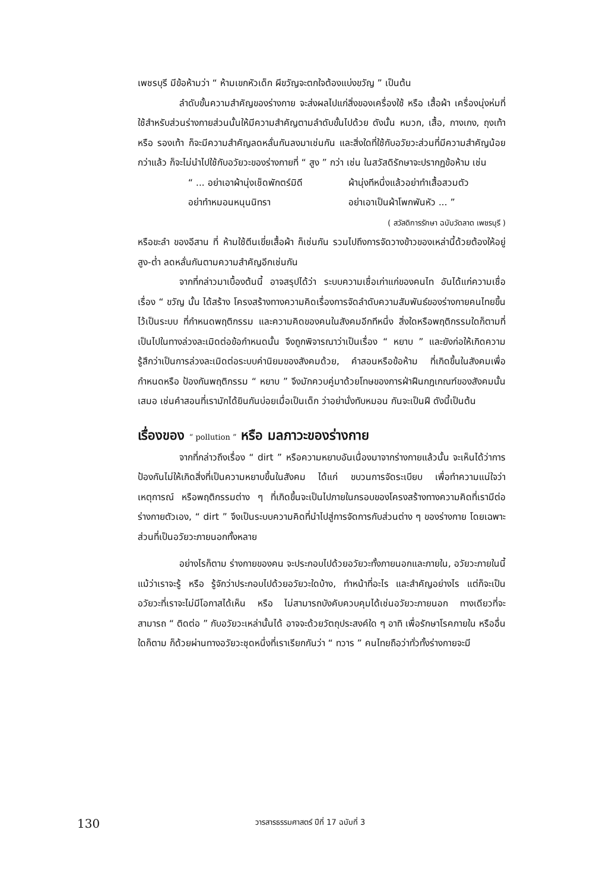เพชรบุรี มีข้อห้ามว่า “ ห้ามเขกหัวเด็ก ผีขวัญจะตกใจต้องแบ่งขวัญ ” เป็นต้น
ลำดับขั้นความสำคัญของร่างกาย จะส่งผลไปแก่สิ่งของเครื่องใช้ หรือ เสื้อผ้า เครื่องนุ่งห่มที่ใช้สำหรับส่วนร่างกายส่วนนั้นให้มีความสำคัญตามลำดับขั้นไปด้วย ดังนั้น หมวก, เสื้อ, กางเกง, ถุงเท้า หรือ รองเท้า ก็จะมีความสำคัญลดหลั่นกันลงมาเช่นกัน และสิ่งใดที่ใช้กับอวัยวะส่วนที่มีความสำคัญน้อยกว่าแล้ว ก็จะไม่นำไปใช้กับอวัยวะของร่างกายที่ “ สูง ” กว่า เช่น ในสวัสดิรักษาจะปรากฏข้อห้าม เช่น
“ ... อย่าเอาผ้านุ่งเช็ดพักตร์มิดี
ผ้านุ่งทีหนึ่งแล้วอย่าทำเสื้อสวมตัว
อย่าทำหมอนหนุนนิทรา
อย่าเอาเป็นผ้าโพกพันหัว ... ”
( สวัสดิการรักษา ฉบับวัดลาด เพชรบุรี )
หรือขะลำ ของอีสาน ที่ ห้ามใช้ตีนเขี่ยเสื้อผ้า ก็เช่นกัน รวมไปถึงการจัดวางข้าวของเหล่านี้ด้วยต้องให้อยู่สูง-ต่ำ ลดหลั่นกันตามความสำคัญอีกเช่นกัน
จากที่กล่าวมาเบื้องต้นนี้ อาจสรุปได้ว่า ระบบความเชื่อเก่าแก่ของคนไท อันได้แก่ความเชื่อเรื่อง “ ขวัญ นั้น ได้สร้าง โครงสร้างทางความคิดเรื่องการจัดลำดับความสัมพันธ์ของร่างกายคนไทยขึ้นไว้เป็นระบบ ที่กำหนดพฤติกรรม และความคิดของคนในสังคมอีกทีหนึ่ง สิ่งใดหรือพฤติกรรมใดก็ตามที่เป็นไปในทางล่วงละเมิดต่อข้อกำหนดนั้น จึงถูกพิจารณาว่าเป็นเรื่อง “ หยาบ ” และยังก่อให้เกิดความรู้สึกว่าเป็นการล่วงละเมิดต่อระบบค่านิยมของสังคมด้วย, คำสอนหรือข้อห้าม ที่เกิดขึ้นในสังคมเพื่อกำหนดหรือ ป้องกันพฤติกรรม “ หยาบ ” จึงมักควบคู่มาด้วยโทษของการฝ่าฝืนกฎเกณฑ์ของสังคมนั้นเสมอ เช่นคำสอนที่เรามักได้ยินกันบ่อยเมื่อเป็นเด็ก ว่าอย่านั่งทับหมอน กันจะเป็นฝี ดังนี้เป็นต้น
เรื่องของ “ pollution ” หรือ มลภาวะของร่างกาย
จากที่กล่าวถึงเรื่อง “ dirt ” หรือความหยาบอันเนื่องมาจากร่างกายแล้วนั้น จะเห็นได้ว่าการป้องกันไม่ให้เกิดสิ่งที่เป็นความหยาบขึ้นในสังคม ได้แก่ ขบวนการจัดระเบียบ เพื่อทำความแน่ใจว่าเหตุการณ์ หรือพฤติกรรมต่าง ๆ ที่เกิดขึ้นจะเป็นไปภายในกรอบของโครงสร้างทางความคิดที่เรามีต่อร่างกายตัวเอง, “ dirt ” จึงเป็นระบบความคิดที่นำไปสู่การจัดการกับส่วนต่าง ๆ ของร่างกาย โดยเฉพาะส่วนที่เป็นอวัยวะภายนอกทั้งหลาย
อย่างไรก็ตาม ร่างกายของคน จะประกอบไปด้วยอวัยวะทั้งภายนอกและภายใน, อวัยวะภายในนี้ แม้ว่าเราจะรู้ หรือ รู้จักว่าประกอบไปด้วยอวัยวะใดบ้าง, ทำหน้าที่อะไร และสำคัญอย่างไร แต่ก็จะเป็นอวัยวะที่เราจะไม่มีโอกาสได้เห็น หรือ ไม่สามารถบังคับควบคุมได้เช่นอวัยวะภายนอก ทางเดียวที่จะสามารถ “ ติดต่อ ” กับอวัยวะเหล่านั้นได้ อาจจะด้วยวัตถุประสงค์ใด ๆ อาทิ เพื่อรักษาโรคภายใน หรืออื่นใดก็ตาม ก็ด้วยผ่านทางอวัยวะชุดหนึ่งที่เราเรียกกันว่า “ ทวาร ” คนไทยถือว่าทั่วทั้งร่างกายจะมี
130
วารสารธรรมศาสตร์ ปีที่ 17 ฉบับที่ 3